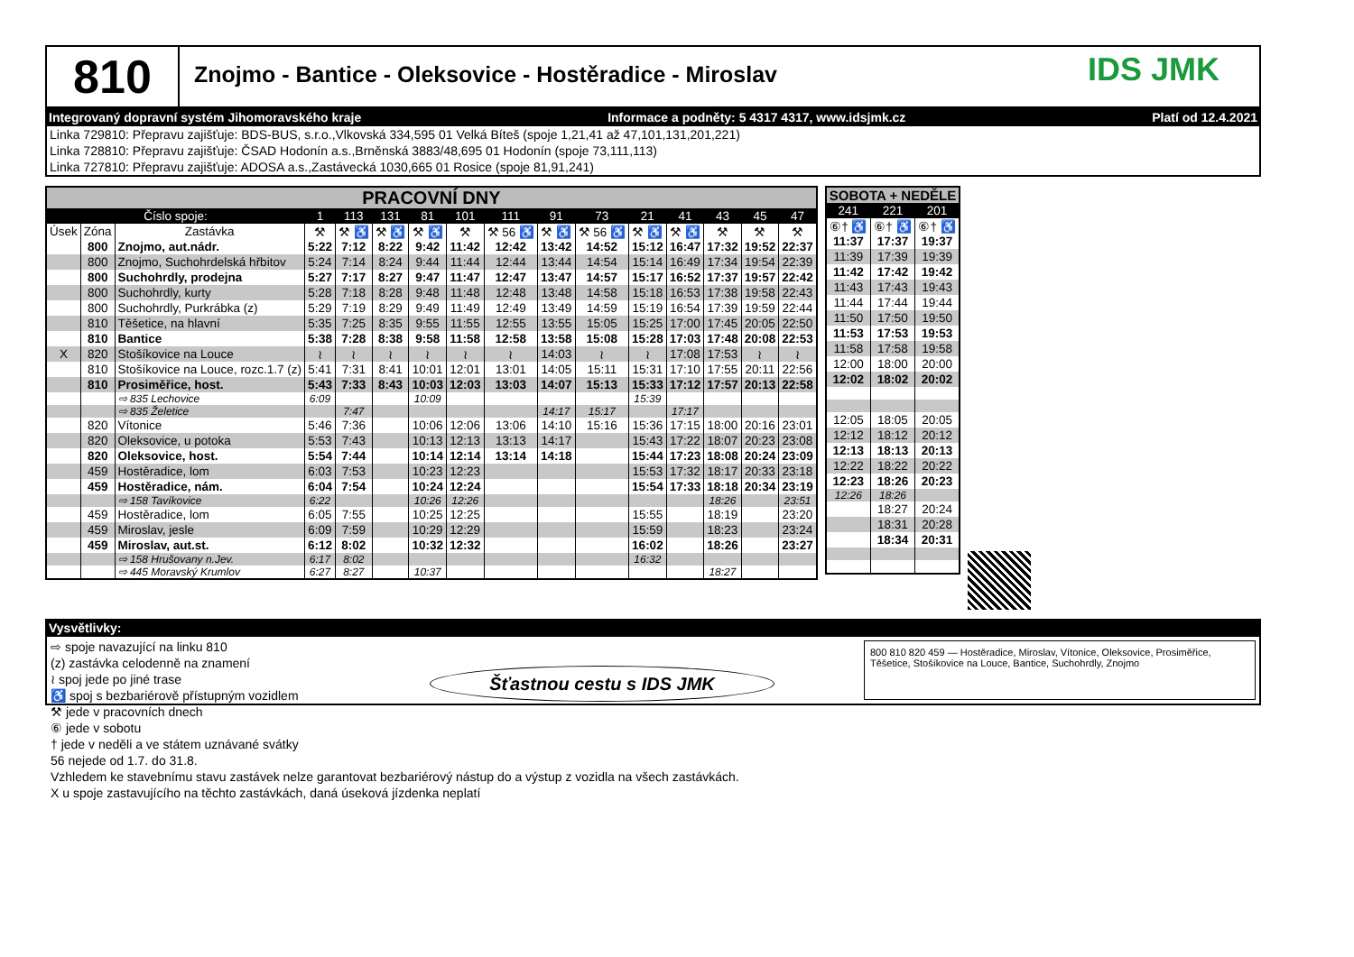810
Znojmo - Bantice - Oleksovice - Hostěradice - Miroslav
IDS JMK
Integrovaný dopravní systém Jihomoravského kraje Informace a podněty: 5 4317 4317, www.idsjmk.cz Platí od 12.4.2021
Linka 729810: Přepravu zajišťuje: BDS-BUS, s.r.o.,Vlkovská 334,595 01 Velká Bíteš (spoje 1,21,41 až 47,101,131,201,221)
Linka 728810: Přepravu zajišťuje: ČSAD Hodonín a.s.,Brněnská 3883/48,695 01 Hodonín (spoje 73,111,113)
Linka 727810: Přepravu zajišťuje: ADOSA a.s.,Zastávecká 1030,665 01 Rosice (spoje 81,91,241)
| PRACOVNÍ DNY | | | | | | | | | | | | | | | |
| Číslo spoje: | | | 1 | 113 | 131 | 81 | 101 | 111 | 91 | 73 | 21 | 41 | 43 | 45 | 47 |
| Úsek | Zóna | Zastávka | ⚒ | ⚒ ♿ | ⚒ ♿ | ⚒ ♿ | ⚒ | ⚒ 56 ♿ | ⚒ ♿ | ⚒ 56 ♿ | ⚒ ♿ | ⚒ ♿ | ⚒ | ⚒ | ⚒ |
| | 800 | Znojmo, aut.nádr. | 5:22 | 7:12 | 8:22 | 9:42 | 11:42 | 12:42 | 13:42 | 14:52 | 15:12 | 16:47 | 17:32 | 19:52 | 22:37 |
| | 800 | Znojmo, Suchohrdelská hřbitov | 5:24 | 7:14 | 8:24 | 9:44 | 11:44 | 12:44 | 13:44 | 14:54 | 15:14 | 16:49 | 17:34 | 19:54 | 22:39 |
| | 800 | Suchohrdly, prodejna | 5:27 | 7:17 | 8:27 | 9:47 | 11:47 | 12:47 | 13:47 | 14:57 | 15:17 | 16:52 | 17:37 | 19:57 | 22:42 |
| | 800 | Suchohrdly, kurty | 5:28 | 7:18 | 8:28 | 9:48 | 11:48 | 12:48 | 13:48 | 14:58 | 15:18 | 16:53 | 17:38 | 19:58 | 22:43 |
| | 800 | Suchohrdly, Purkrábka (z) | 5:29 | 7:19 | 8:29 | 9:49 | 11:49 | 12:49 | 13:49 | 14:59 | 15:19 | 16:54 | 17:39 | 19:59 | 22:44 |
| | 810 | Těšetice, na hlavní | 5:35 | 7:25 | 8:35 | 9:55 | 11:55 | 12:55 | 13:55 | 15:05 | 15:25 | 17:00 | 17:45 | 20:05 | 22:50 |
| | 810 | Bantice | 5:38 | 7:28 | 8:38 | 9:58 | 11:58 | 12:58 | 13:58 | 15:08 | 15:28 | 17:03 | 17:48 | 20:08 | 22:53 |
| X | 820 | Stošíkovice na Louce | ≀ | ≀ | ≀ | ≀ | ≀ | ≀ | 14:03 | ≀ | ≀ | 17:08 | 17:53 | ≀ | ≀ |
| | 810 | Stošíkovice na Louce, rozc.1.7 (z) | 5:41 | 7:31 | 8:41 | 10:01 | 12:01 | 13:01 | 14:05 | 15:11 | 15:31 | 17:10 | 17:55 | 20:11 | 22:56 |
| | 810 | Prosiměřice, host. | 5:43 | 7:33 | 8:43 | 10:03 | 12:03 | 13:03 | 14:07 | 15:13 | 15:33 | 17:12 | 17:57 | 20:13 | 22:58 |
| | | ⇨ 835 Lechovice | 6:09 | | | 10:09 | | | | | 15:39 | | | | |
| | | ⇨ 835 Želetice | | 7:47 | | | | | 14:17 | 15:17 | | 17:17 | | | |
| | 820 | Vítonice | 5:46 | 7:36 | | 10:06 | 12:06 | 13:06 | 14:10 | 15:16 | 15:36 | 17:15 | 18:00 | 20:16 | 23:01 |
| | 820 | Oleksovice, u potoka | 5:53 | 7:43 | | 10:13 | 12:13 | 13:13 | 14:17 | | 15:43 | 17:22 | 18:07 | 20:23 | 23:08 |
| | 820 | Oleksovice, host. | 5:54 | 7:44 | | 10:14 | 12:14 | 13:14 | 14:18 | | 15:44 | 17:23 | 18:08 | 20:24 | 23:09 |
| | 459 | Hostěradice, lom | 6:03 | 7:53 | | 10:23 | 12:23 | | | | 15:53 | 17:32 | 18:17 | 20:33 | 23:18 |
| | 459 | Hostěradice, nám. | 6:04 | 7:54 | | 10:24 | 12:24 | | | | 15:54 | 17:33 | 18:18 | 20:34 | 23:19 |
| | | ⇨ 158 Tavíkovice | 6:22 | | | 10:26 | 12:26 | | | | | | 18:26 | | 23:51 |
| | 459 | Hostěradice, lom | 6:05 | 7:55 | | 10:25 | 12:25 | | | | 15:55 | | 18:19 | | 23:20 |
| | 459 | Miroslav, jesle | 6:09 | 7:59 | | 10:29 | 12:29 | | | | 15:59 | | 18:23 | | 23:24 |
| | 459 | Miroslav, aut.st. | 6:12 | 8:02 | | 10:32 | 12:32 | | | | 16:02 | | 18:26 | | 23:27 |
| | | ⇨ 158 Hrušovany n.Jev. | 6:17 | 8:02 | | | | | | | 16:32 | | | | |
| | | ⇨ 445 Moravský Krumlov | 6:27 | 8:27 | | 10:37 | | | | | | | 18:27 | | |
| SOBOTA + NEDĚLE | | |
| 241 | 221 | 201 |
| ⑥† ♿ | ⑥† ♿ | ⑥† ♿ |
| 11:37 | 17:37 | 19:37 |
| 11:39 | 17:39 | 19:39 |
| 11:42 | 17:42 | 19:42 |
| 11:43 | 17:43 | 19:43 |
| 11:44 | 17:44 | 19:44 |
| 11:50 | 17:50 | 19:50 |
| 11:53 | 17:53 | 19:53 |
| 11:58 | 17:58 | 19:58 |
| 12:00 | 18:00 | 20:00 |
| 12:02 | 18:02 | 20:02 |
| 12:05 | 18:05 | 20:05 |
| 12:12 | 18:12 | 20:12 |
| 12:13 | 18:13 | 20:13 |
| 12:22 | 18:22 | 20:22 |
| 12:23 | 18:26 | 20:23 |
| 12:26 | 18:26 | |
| | 18:27 | 20:24 |
| | 18:31 | 20:28 |
| | 18:34 | 20:31 |
Vysvětlivky:
⇨ spoje navazující na linku 810
(z) zastávka celodenně na znamení
≀ spoj jede po jiné trase
♿ spoj s bezbariérově přístupným vozidlem
⚒ jede v pracovních dnech
⑥ jede v sobotu
† jede v neděli a ve státem uznávané svátky
56 nejede od 1.7. do 31.8.
Vzhledem ke stavebnímu stavu zastávek nelze garantovat bezbariérový nástup do a výstup z vozidla na všech zastávkách.
X u spoje zastavujícího na těchto zastávkách, daná úseková jízdenka neplatí
Šťastnou cestu s IDS JMK
800 810 820 459 — Hostěradice, Miroslav, Vítonice, Oleksovice, Prosiměřice, Těšetice, Stošíkovice na Louce, Bantice, Suchohrdly, Znojmo